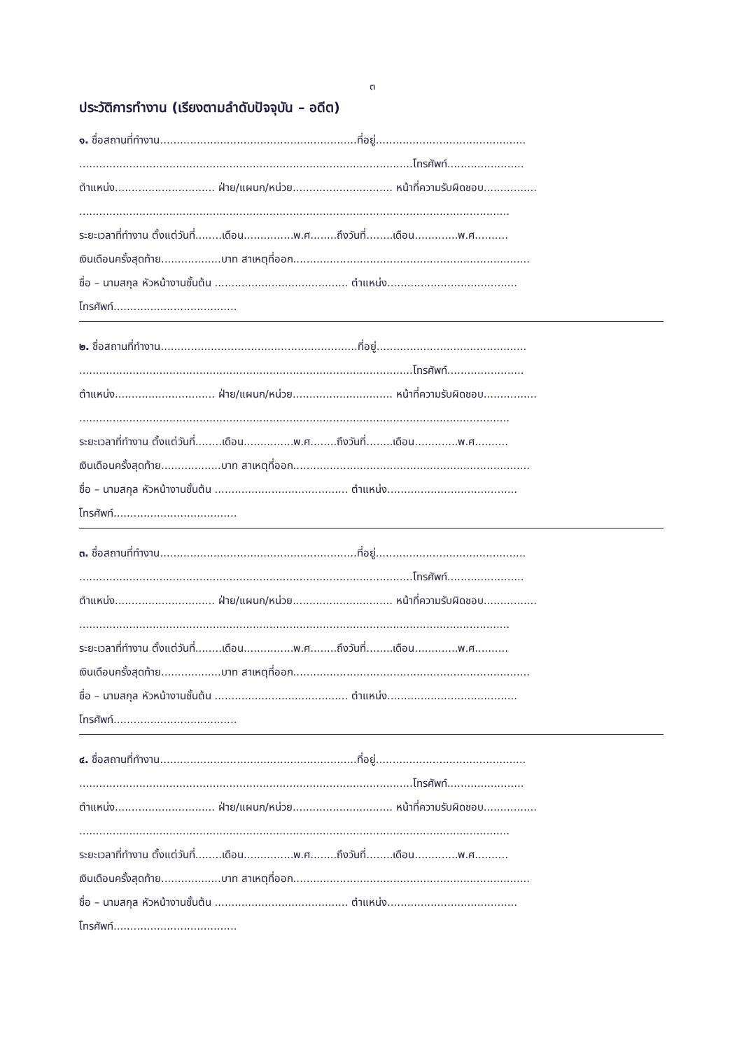๓
ประวัติการทำงาน (เรียงตามลำดับปัจจุบัน – อดีต)
๑. ชื่อสถานที่ทำงาน...........................................................ที่อยู่.............................................
....................................................................................................โทรศัพท์.......................
ตำแหน่ง.............................. ฝ่าย/แผนก/หน่วย.............................. หน้าที่ความรับผิดชอบ................
.................................................................................................................................
ระยะเวลาที่ทำงาน ตั้งแต่วันที่........เดือน...............พ.ศ........ถึงวันที่........เดือน.............พ.ศ..........
เงินเดือนครั้งสุดท้าย..................บาท สาเหตุที่ออก.......................................................................
ชื่อ – นามสกุล หัวหน้างานชั้นต้น ........................................ ตำแหน่ง.......................................
โทรศัพท์.....................................
๒. ชื่อสถานที่ทำงาน...........................................................ที่อยู่.............................................
....................................................................................................โทรศัพท์.......................
ตำแหน่ง.............................. ฝ่าย/แผนก/หน่วย.............................. หน้าที่ความรับผิดชอบ................
.................................................................................................................................
ระยะเวลาที่ทำงาน ตั้งแต่วันที่........เดือน...............พ.ศ........ถึงวันที่........เดือน.............พ.ศ..........
เงินเดือนครั้งสุดท้าย..................บาท สาเหตุที่ออก.......................................................................
ชื่อ – นามสกุล หัวหน้างานชั้นต้น ........................................ ตำแหน่ง.......................................
โทรศัพท์.....................................
๓. ชื่อสถานที่ทำงาน...........................................................ที่อยู่.............................................
....................................................................................................โทรศัพท์.......................
ตำแหน่ง.............................. ฝ่าย/แผนก/หน่วย.............................. หน้าที่ความรับผิดชอบ................
.................................................................................................................................
ระยะเวลาที่ทำงาน ตั้งแต่วันที่........เดือน...............พ.ศ........ถึงวันที่........เดือน.............พ.ศ..........
เงินเดือนครั้งสุดท้าย..................บาท สาเหตุที่ออก.......................................................................
ชื่อ – นามสกุล หัวหน้างานชั้นต้น ........................................ ตำแหน่ง.......................................
โทรศัพท์.....................................
๔. ชื่อสถานที่ทำงาน...........................................................ที่อยู่.............................................
....................................................................................................โทรศัพท์.......................
ตำแหน่ง.............................. ฝ่าย/แผนก/หน่วย.............................. หน้าที่ความรับผิดชอบ................
.................................................................................................................................
ระยะเวลาที่ทำงาน ตั้งแต่วันที่........เดือน...............พ.ศ........ถึงวันที่........เดือน.............พ.ศ..........
เงินเดือนครั้งสุดท้าย..................บาท สาเหตุที่ออก.......................................................................
ชื่อ – นามสกุล หัวหน้างานชั้นต้น ........................................ ตำแหน่ง.......................................
โทรศัพท์.....................................